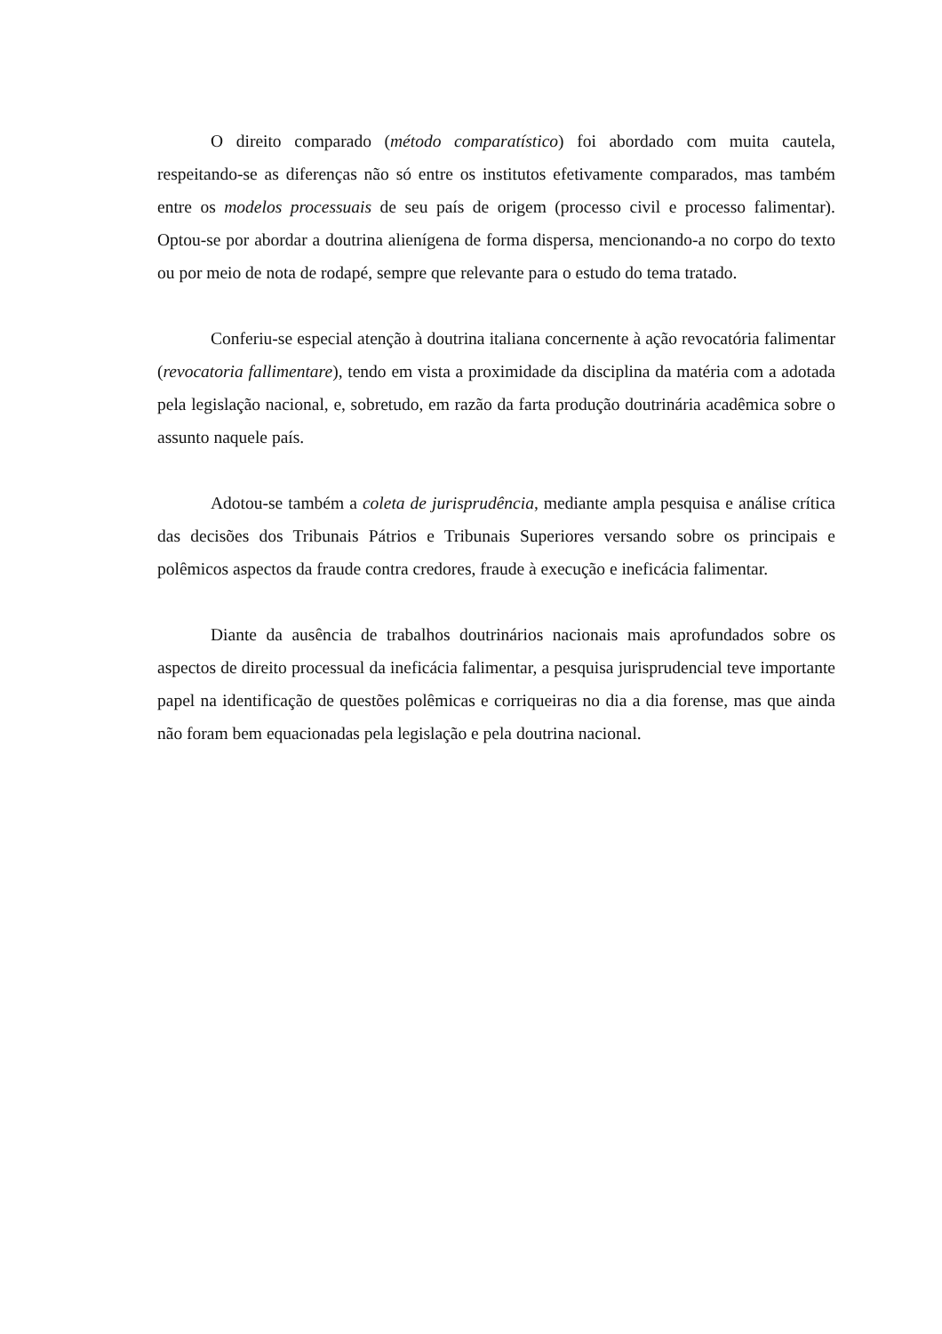O direito comparado (método comparatístico) foi abordado com muita cautela, respeitando-se as diferenças não só entre os institutos efetivamente comparados, mas também entre os modelos processuais de seu país de origem (processo civil e processo falimentar). Optou-se por abordar a doutrina alienígena de forma dispersa, mencionando-a no corpo do texto ou por meio de nota de rodapé, sempre que relevante para o estudo do tema tratado.
Conferiu-se especial atenção à doutrina italiana concernente à ação revocatória falimentar (revocatoria fallimentare), tendo em vista a proximidade da disciplina da matéria com a adotada pela legislação nacional, e, sobretudo, em razão da farta produção doutrinária acadêmica sobre o assunto naquele país.
Adotou-se também a coleta de jurisprudência, mediante ampla pesquisa e análise crítica das decisões dos Tribunais Pátrios e Tribunais Superiores versando sobre os principais e polêmicos aspectos da fraude contra credores, fraude à execução e ineficácia falimentar.
Diante da ausência de trabalhos doutrinários nacionais mais aprofundados sobre os aspectos de direito processual da ineficácia falimentar, a pesquisa jurisprudencial teve importante papel na identificação de questões polêmicas e corriqueiras no dia a dia forense, mas que ainda não foram bem equacionadas pela legislação e pela doutrina nacional.